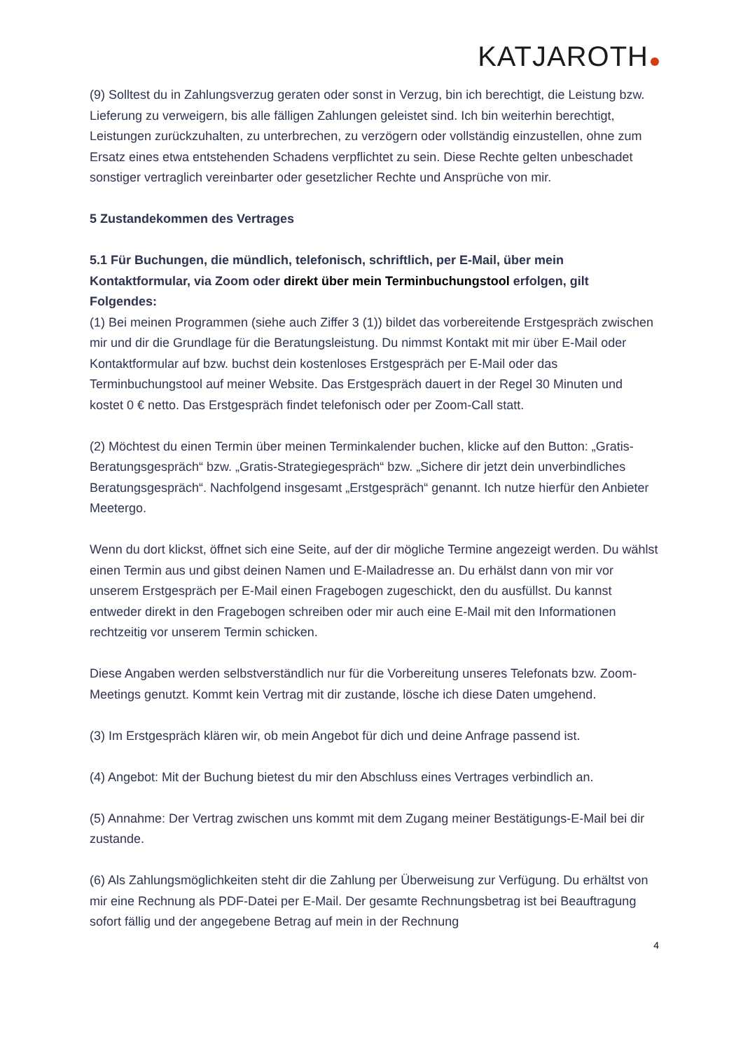KATJAROTH
(9) Solltest du in Zahlungsverzug geraten oder sonst in Verzug, bin ich berechtigt, die Leistung bzw. Lieferung zu verweigern, bis alle fälligen Zahlungen geleistet sind. Ich bin weiterhin berechtigt, Leistungen zurückzuhalten, zu unterbrechen, zu verzögern oder vollständig einzustellen, ohne zum Ersatz eines etwa entstehenden Schadens verpflichtet zu sein. Diese Rechte gelten unbeschadet sonstiger vertraglich vereinbarter oder gesetzlicher Rechte und Ansprüche von mir.
5 Zustandekommen des Vertrages
5.1 Für Buchungen, die mündlich, telefonisch, schriftlich, per E-Mail, über mein Kontaktformular, via Zoom oder direkt über mein Terminbuchungstool erfolgen, gilt Folgendes:
(1) Bei meinen Programmen (siehe auch Ziffer 3 (1)) bildet das vorbereitende Erstgespräch zwischen mir und dir die Grundlage für die Beratungsleistung. Du nimmst Kontakt mit mir über E-Mail oder Kontaktformular auf bzw. buchst dein kostenloses Erstgespräch per E-Mail oder das Terminbuchungstool auf meiner Website. Das Erstgespräch dauert in der Regel 30 Minuten und kostet 0 € netto. Das Erstgespräch findet telefonisch oder per Zoom-Call statt.
(2) Möchtest du einen Termin über meinen Terminkalender buchen, klicke auf den Button: „Gratis-Beratungsgespräch“ bzw. „Gratis-Strategiegespräch“ bzw. „Sichere dir jetzt dein unverbindliches Beratungsgespräch“. Nachfolgend insgesamt „Erstgespräch“ genannt. Ich nutze hierfür den Anbieter Meetergo.
Wenn du dort klickst, öffnet sich eine Seite, auf der dir mögliche Termine angezeigt werden. Du wählst einen Termin aus und gibst deinen Namen und E-Mailadresse an. Du erhälst dann von mir vor unserem Erstgespräch per E-Mail einen Fragebogen zugeschickt, den du ausfüllst. Du kannst entweder direkt in den Fragebogen schreiben oder mir auch eine E-Mail mit den Informationen rechtzeitig vor unserem Termin schicken.
Diese Angaben werden selbstverständlich nur für die Vorbereitung unseres Telefonats bzw. Zoom-Meetings genutzt. Kommt kein Vertrag mit dir zustande, lösche ich diese Daten umgehend.
(3) Im Erstgespräch klären wir, ob mein Angebot für dich und deine Anfrage passend ist.
(4) Angebot: Mit der Buchung bietest du mir den Abschluss eines Vertrages verbindlich an.
(5) Annahme: Der Vertrag zwischen uns kommt mit dem Zugang meiner Bestätigungs-E-Mail bei dir zustande.
(6) Als Zahlungsmöglichkeiten steht dir die Zahlung per Überweisung zur Verfügung. Du erhältst von mir eine Rechnung als PDF-Datei per E-Mail. Der gesamte Rechnungsbetrag ist bei Beauftragung sofort fällig und der angegebene Betrag auf mein in der Rechnung
4